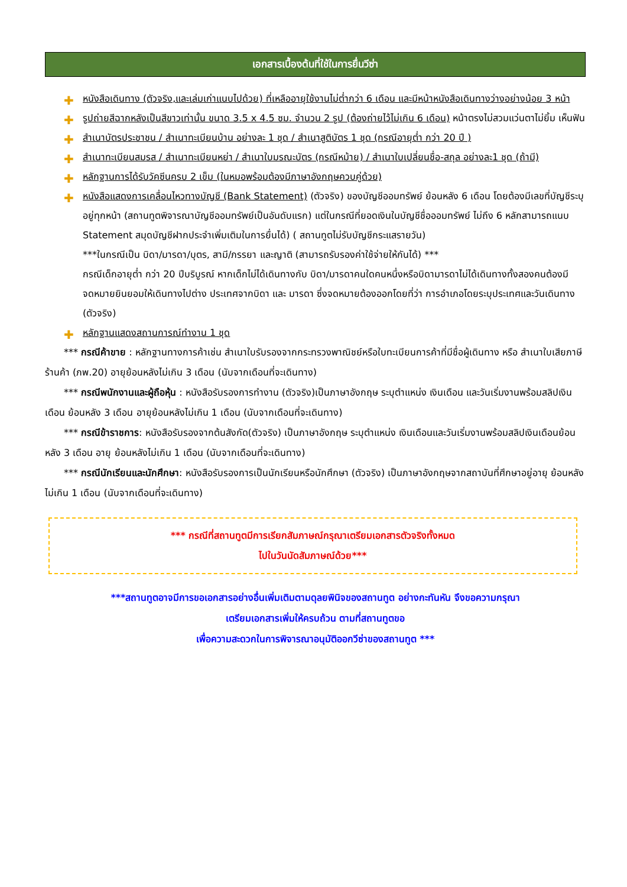เอกสารเบื้องต้นที่ใช้ในการยื่นวีซ่า
✚ หนังสือเดินทาง (ตัวจริง,และเล่มเก่าแนบไปด้วย) ที่เหลืออายุใช้งานไม่ต่ำกว่า 6 เดือน และมีหน้าหนังสือเดินทางว่างอย่างน้อย 3 หน้า
✚ รูปถ่ายสีฉากหลังเป็นสีขาวเท่านั้น ขนาด 3.5 x 4.5 ซม. จำนวน 2 รูป (ต้องถ่ายไว้ไม่เกิน 6 เดือน) หน้าตรงไม่สวมแว่นตาไม่ยิ้ม เห็นฟัน
✚ สำเนาบัตรประชาชน / สำเนาทะเบียนบ้าน อย่างละ 1 ชุด / สำเนาสูติบัตร 1 ชุด (กรณีอายุต่ำ กว่า 20 ปี )
✚ สำเนาทะเบียนสมรส / สำเนาทะเบียนหย่า / สำเนาใบมรณะบัตร (กรณีหม้าย) / สำเนาใบเปลี่ยนชื่อ-สกุล อย่างละ1 ชุด (ถ้ามี)
✚ หลักฐานการได้รับวัคซีนครบ 2 เข็ม (ในหมอพร้อมต้องมีภาษาอังกฤษควบคู่ด้วย)
✚ หนังสือแสดงการเคลื่อนไหวทางบัญชี (Bank Statement) (ตัวจริง) ของบัญชีออมทรัพย์ ย้อนหลัง 6 เดือน โดยต้องมีเลขที่บัญชีระบุอยู่ทุกหน้า (สถานทูตพิจารณาบัญชีออมทรัพย์เป็นอันดับแรก) แต่ในกรณีที่ยอดเงินในบัญชีชื่อออมทรัพย์ ไม่ถึง 6 หลักสามารถแนบ Statement สมุดบัญชีฝากประจำเพิ่มเติมในการยื่นได้) ( สถานทูตไม่รับบัญชีกระแสรายวัน)
***ในกรณีเป็น บิดา/มารดา/บุตร, สามี/ภรรยา และญาติ (สามารถรับรองค่าใช้จ่ายให้กันได้) ***
กรณีเด็กอายุต่ำ กว่า 20 ปีบริบูรณ์ หากเด็กไม่ได้เดินทางกับ บิดา/มารดาคนใดคนหนึ่งหรือบิดามารดาไม่ได้เดินทางทั้งสองคนต้องมีจดหมายยินยอมให้เดินทางไปต่าง ประเทศจากบิดา และ มารดา ซึ่งจดหมายต้องออกโดยที่ว่า การอำเภอโดยระบุประเทศและวันเดินทาง (ตัวจริง)
✚ หลักฐานแสดงสถานการณ์ทำงาน 1 ชุด
*** กรณีค้าขาย : หลักฐานทางการค้าเช่น สำเนาใบรับรองจากกระทรวงพาณิชย์หรือใบทะเบียนการค้าที่มีชื่อผู้เดินทาง หรือ สำเนาใบเสียภาษีร้านค้า (ภพ.20) อายุย้อนหลังไม่เกิน 3 เดือน (นับจากเดือนที่จะเดินทาง)
*** กรณีพนักงานและผู้ถือหุ้น : หนังสือรับรองการทำงาน (ตัวจริง)เป็นภาษาอังกฤษ ระบุตำแหน่ง เงินเดือน และวันเริ่มงานพร้อมสลิปเงินเดือน ย้อนหลัง 3 เดือน อายุย้อนหลังไม่เกิน 1 เดือน (นับจากเดือนที่จะเดินทาง)
*** กรณีข้าราชการ: หนังสือรับรองจากต้นสังกัด(ตัวจริง) เป็นภาษาอังกฤษ ระบุตำแหน่ง เงินเดือนและวันเริ่มงานพร้อมสลิปเงินเดือนย้อนหลัง 3 เดือน อายุ ย้อนหลังไม่เกิน 1 เดือน (นับจากเดือนที่จะเดินทาง)
*** กรณีนักเรียนและนักศึกษา: หนังสือรับรองการเป็นนักเรียนหรือนักศึกษา (ตัวจริง) เป็นภาษาอังกฤษจากสถาบันที่ศึกษาอยู่อายุ ย้อนหลังไม่เกิน 1 เดือน (นับจากเดือนที่จะเดินทาง)
*** กรณีที่สถานทูตมีการเรียกสัมภาษณ์กรุณาเตรียมเอกสารตัวจริงทั้งหมด
ไปในวันนัดสัมภาษณ์ด้วย***
***สถานทูตอาจมีการขอเอกสารอย่างอื่นเพิ่มเติมตามดุลยพินิจของสถานทูต อย่างกะทันหัน จึงขอความกรุณา
เตรียมเอกสารเพิ่มให้ครบถ้วน ตามที่สถานทูตขอ
เพื่อความสะดวกในการพิจารณาอนุมัติออกวีซ่าของสถานทูต ***